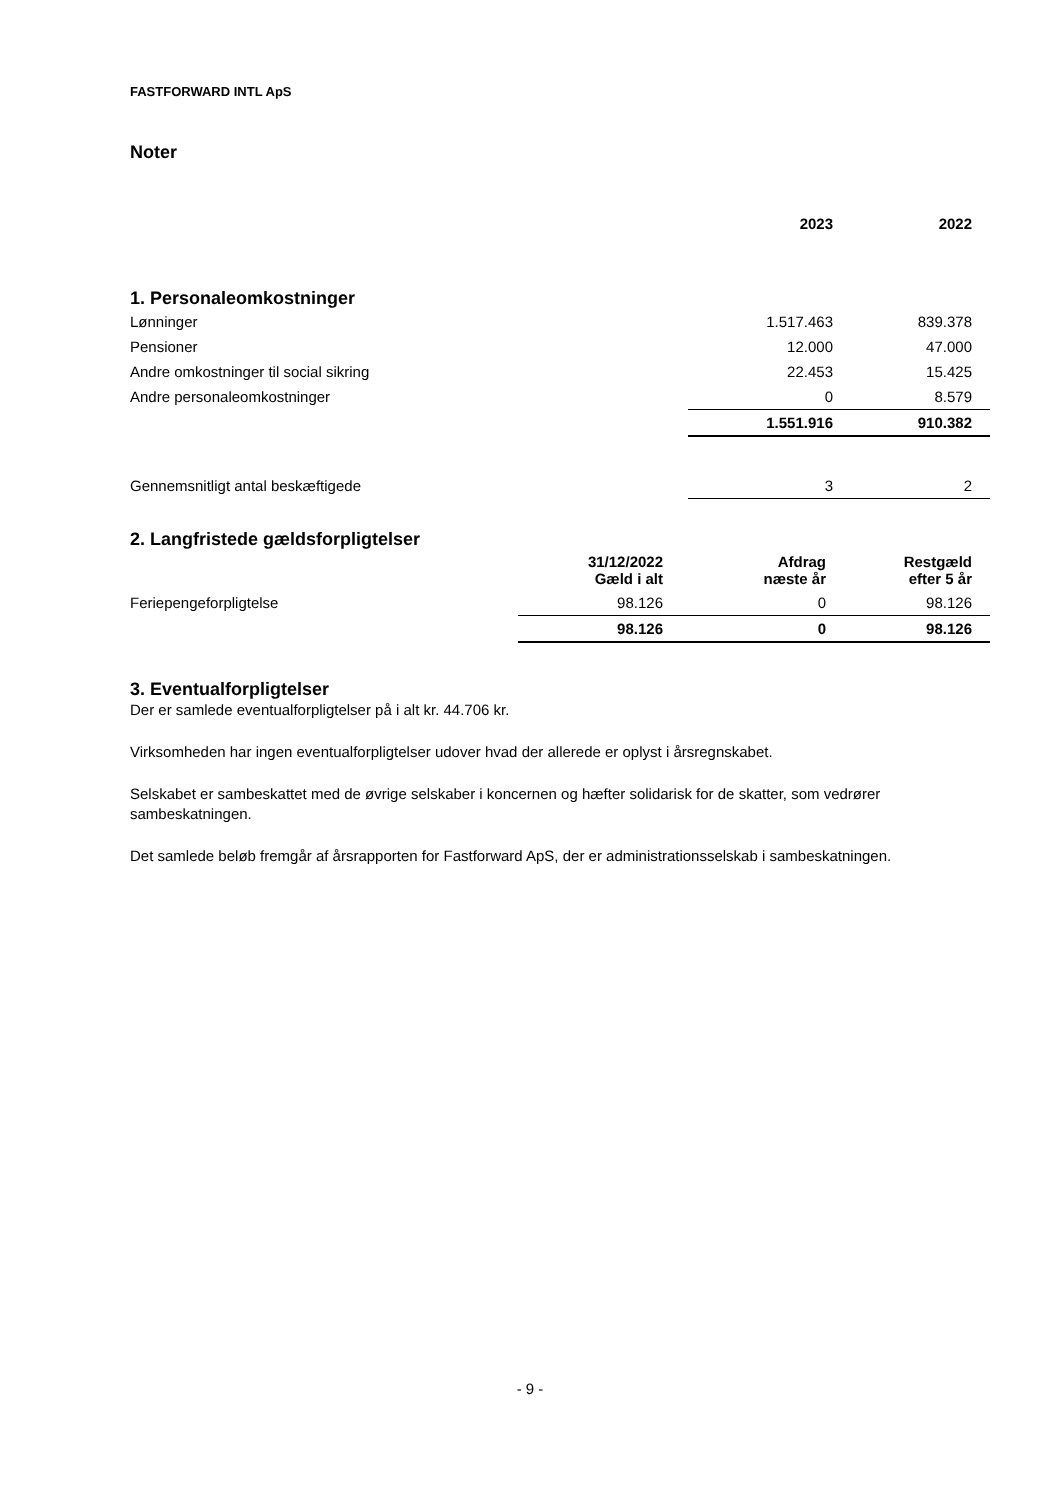FASTFORWARD INTL ApS
Noter
| | 2023 | 2022 |
| --- | --- | --- |
1. Personaleomkostninger
| Lønninger | 1.517.463 | 839.378 |
| Pensioner | 12.000 | 47.000 |
| Andre omkostninger til social sikring | 22.453 | 15.425 |
| Andre personaleomkostninger | 0 | 8.579 |
| | 1.551.916 | 910.382 |
| Gennemsnitligt antal beskæftigede | 3 | 2 |
2. Langfristede gældsforpligtelser
| | 31/12/2022 Gæld i alt | Afdrag næste år | Restgæld efter 5 år |
| --- | --- | --- | --- |
| Feriepengeforpligtelse | 98.126 | 0 | 98.126 |
| | 98.126 | 0 | 98.126 |
3. Eventualforpligtelser
Der er samlede eventualforpligtelser på i alt kr. 44.706 kr.
Virksomheden har ingen eventualforpligtelser udover hvad der allerede er oplyst i årsregnskabet.
Selskabet er sambeskattet med de øvrige selskaber i koncernen og hæfter solidarisk for de skatter, som vedrører sambeskatningen.
Det samlede beløb fremgår af årsrapporten for Fastforward ApS, der er administrationsselskab i sambeskatningen.
- 9 -